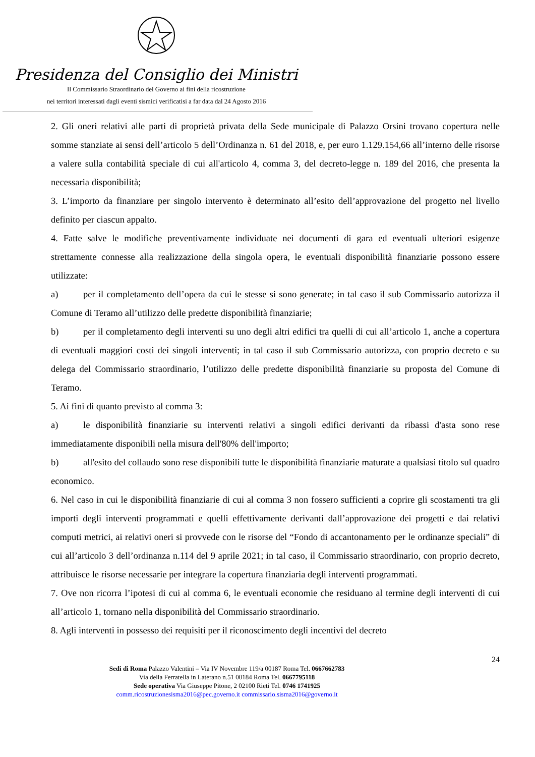Presidenza del Consiglio dei Ministri
Il Commissario Straordinario del Governo ai fini della ricostruzione
nei territori interessati dagli eventi sismici verificatisi a far data dal 24 Agosto 2016
2. Gli oneri relativi alle parti di proprietà privata della Sede municipale di Palazzo Orsini trovano copertura nelle somme stanziate ai sensi dell’articolo 5 dell’Ordinanza n. 61 del 2018, e, per euro 1.129.154,66 all’interno delle risorse a valere sulla contabilità speciale di cui all'articolo 4, comma 3, del decreto-legge n. 189 del 2016, che presenta la necessaria disponibilità;
3. L’importo da finanziare per singolo intervento è determinato all’esito dell’approvazione del progetto nel livello definito per ciascun appalto.
4. Fatte salve le modifiche preventivamente individuate nei documenti di gara ed eventuali ulteriori esigenze strettamente connesse alla realizzazione della singola opera, le eventuali disponibilità finanziarie possono essere utilizzate:
a) per il completamento dell’opera da cui le stesse si sono generate; in tal caso il sub Commissario autorizza il Comune di Teramo all’utilizzo delle predette disponibilità finanziarie;
b) per il completamento degli interventi su uno degli altri edifici tra quelli di cui all’articolo 1, anche a copertura di eventuali maggiori costi dei singoli interventi; in tal caso il sub Commissario autorizza, con proprio decreto e su delega del Commissario straordinario, l’utilizzo delle predette disponibilità finanziarie su proposta del Comune di Teramo.
5. Ai fini di quanto previsto al comma 3:
a) le disponibilità finanziarie su interventi relativi a singoli edifici derivanti da ribassi d'asta sono rese immediatamente disponibili nella misura dell'80% dell'importo;
b) all'esito del collaudo sono rese disponibili tutte le disponibilità finanziarie maturate a qualsiasi titolo sul quadro economico.
6. Nel caso in cui le disponibilità finanziarie di cui al comma 3 non fossero sufficienti a coprire gli scostamenti tra gli importi degli interventi programmati e quelli effettivamente derivanti dall’approvazione dei progetti e dai relativi computi metrici, ai relativi oneri si provvede con le risorse del “Fondo di accantonamento per le ordinanze speciali” di cui all’articolo 3 dell’ordinanza n.114 del 9 aprile 2021; in tal caso, il Commissario straordinario, con proprio decreto, attribuisce le risorse necessarie per integrare la copertura finanziaria degli interventi programmati.
7. Ove non ricorra l’ipotesi di cui al comma 6, le eventuali economie che residuano al termine degli interventi di cui all’articolo 1, tornano nella disponibilità del Commissario straordinario.
8. Agli interventi in possesso dei requisiti per il riconoscimento degli incentivi del decreto
24
Sedi di Roma Palazzo Valentini – Via IV Novembre 119/a 00187 Roma Tel. 0667662783
Via della Ferratella in Laterano n.51 00184 Roma Tel. 0667795118
Sede operativa Via Giuseppe Pitone, 2 02100 Rieti Tel. 0746 1741925
comm.ricostruzionesisma2016@pec.governo.it commissario.sisma2016@governo.it